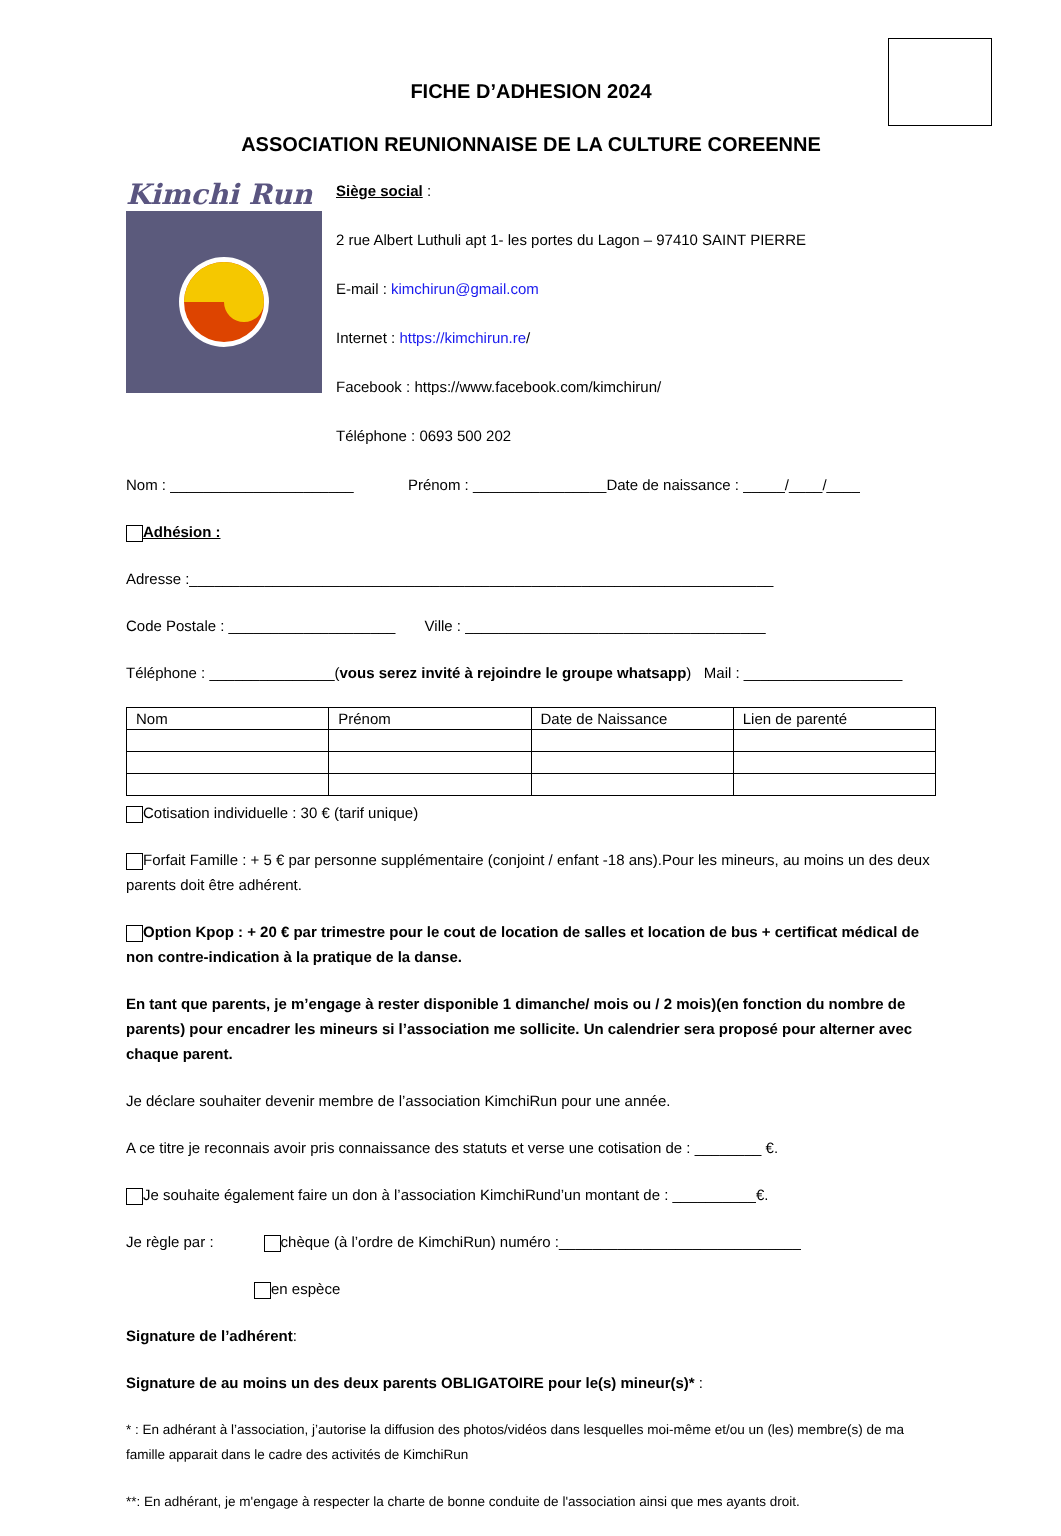FICHE D’ADHESION 2024
ASSOCIATION REUNIONNAISE DE LA CULTURE COREENNE
Kimchi Run
Siège social :
2 rue Albert Luthuli apt 1- les portes du Lagon – 97410 SAINT PIERRE
E-mail : kimchirun@gmail.com
Internet : https://kimchirun.re/
Facebook : https://www.facebook.com/kimchirun/
Téléphone : 0693 500 202
Nom : ______________________ Prénom : ________________Date de naissance : _____/____/____
Adhésion :
Adresse :______________________________________________________________________
Code Postale : ____________________ Ville : ____________________________________
Téléphone : _______________(vous serez invité à rejoindre le groupe whatsapp) Mail : ___________________
| Nom | Prénom | Date de Naissance | Lien de parenté |
Cotisation individuelle : 30 € (tarif unique)
Forfait Famille : + 5 € par personne supplémentaire (conjoint / enfant -18 ans).Pour les mineurs, au moins un des deux parents doit être adhérent.
Option Kpop : + 20 € par trimestre pour le cout de location de salles et location de bus + certificat médical de non contre-indication à la pratique de la danse.
En tant que parents, je m’engage à rester disponible 1 dimanche/ mois ou / 2 mois)(en fonction du nombre de parents) pour encadrer les mineurs si l’association me sollicite. Un calendrier sera proposé pour alterner avec chaque parent.
Je déclare souhaiter devenir membre de l’association KimchiRun pour une année.
A ce titre je reconnais avoir pris connaissance des statuts et verse une cotisation de : ________ €.
Je souhaite également faire un don à l’association KimchiRund’un montant de : __________€.
Je règle par : chèque (à l’ordre de KimchiRun) numéro :_____________________________
en espèce
Signature de l’adhérent:
Signature de au moins un des deux parents OBLIGATOIRE pour le(s) mineur(s)* :
* : En adhérant à l’association, j’autorise la diffusion des photos/vidéos dans lesquelles moi-même et/ou un (les) membre(s) de ma famille apparait dans le cadre des activités de KimchiRun
**: En adhérant, je m'engage à respecter la charte de bonne conduite de l'association ainsi que mes ayants droit.